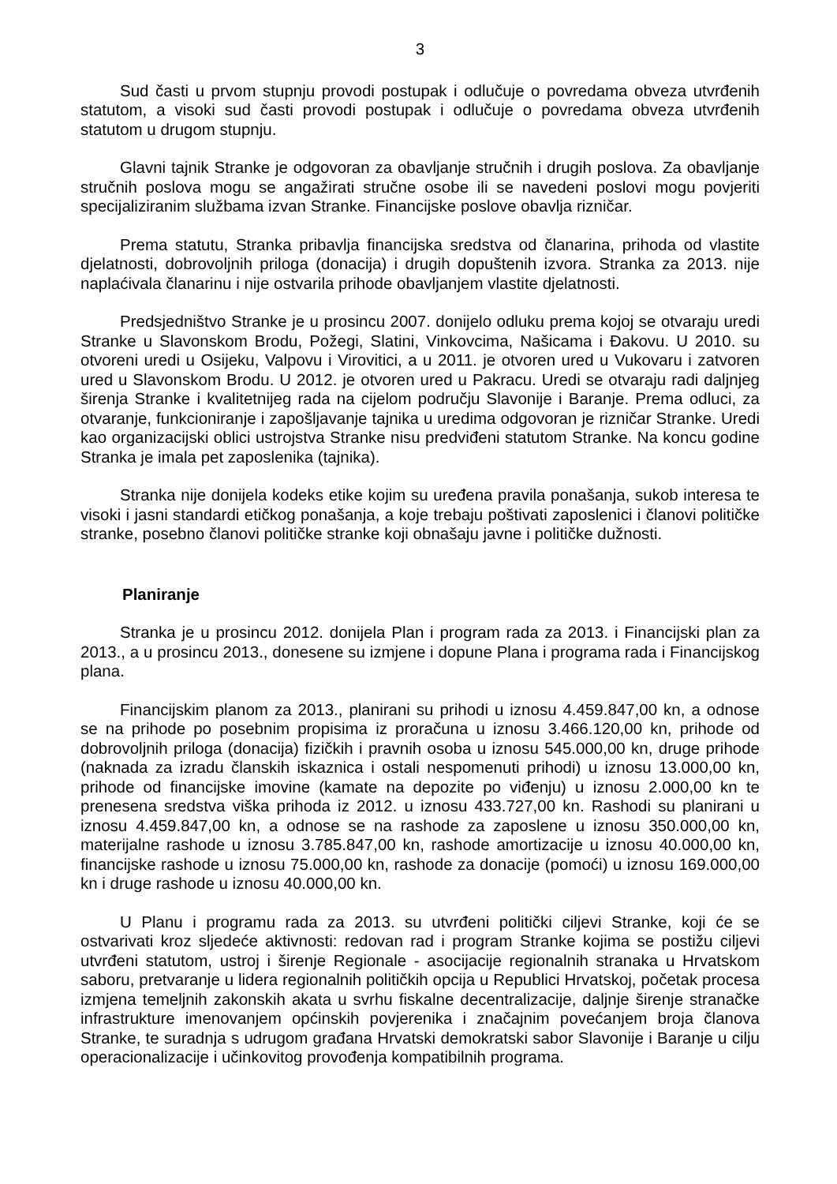3
Sud časti u prvom stupnju provodi postupak i odlučuje o povredama obveza utvrđenih statutom, a visoki sud časti provodi postupak i odlučuje o povredama obveza utvrđenih statutom u drugom stupnju.
Glavni tajnik Stranke je odgovoran za obavljanje stručnih i drugih poslova. Za obavljanje stručnih poslova mogu se angažirati stručne osobe ili se navedeni poslovi mogu povjeriti specijaliziranim službama izvan Stranke. Financijske poslove obavlja rizničar.
Prema statutu, Stranka pribavlja financijska sredstva od članarina, prihoda od vlastite djelatnosti, dobrovoljnih priloga (donacija) i drugih dopuštenih izvora. Stranka za 2013. nije naplaćivala članarinu i nije ostvarila prihode obavljanjem vlastite djelatnosti.
Predsjedništvo Stranke je u prosincu 2007. donijelo odluku prema kojoj se otvaraju uredi Stranke u Slavonskom Brodu, Požegi, Slatini, Vinkovcima, Našicama i Đakovu. U 2010. su otvoreni uredi u Osijeku, Valpovu i Virovitici, a u 2011. je otvoren ured u Vukovaru i zatvoren ured u Slavonskom Brodu. U 2012. je otvoren ured u Pakracu. Uredi se otvaraju radi daljnjeg širenja Stranke i kvalitetnijeg rada na cijelom području Slavonije i Baranje. Prema odluci, za otvaranje, funkcioniranje i zapošljavanje tajnika u uredima odgovoran je rizničar Stranke. Uredi kao organizacijski oblici ustrojstva Stranke nisu predviđeni statutom Stranke. Na koncu godine Stranka je imala pet zaposlenika (tajnika).
Stranka nije donijela kodeks etike kojim su uređena pravila ponašanja, sukob interesa te visoki i jasni standardi etičkog ponašanja, a koje trebaju poštivati zaposlenici i članovi političke stranke, posebno članovi političke stranke koji obnašaju javne i političke dužnosti.
Planiranje
Stranka je u prosincu 2012. donijela Plan i program rada za 2013. i Financijski plan za 2013., a u prosincu 2013., donesene su izmjene i dopune Plana i programa rada i Financijskog plana.
Financijskim planom za 2013., planirani su prihodi u iznosu 4.459.847,00 kn, a odnose se na prihode po posebnim propisima iz proračuna u iznosu 3.466.120,00 kn, prihode od dobrovoljnih priloga (donacija) fizičkih i pravnih osoba u iznosu 545.000,00 kn, druge prihode (naknada za izradu članskih iskaznica i ostali nespomenuti prihodi) u iznosu 13.000,00 kn, prihode od financijske imovine (kamate na depozite po viđenju) u iznosu 2.000,00 kn te prenesena sredstva viška prihoda iz 2012. u iznosu 433.727,00 kn. Rashodi su planirani u iznosu 4.459.847,00 kn, a odnose se na rashode za zaposlene u iznosu 350.000,00 kn, materijalne rashode u iznosu 3.785.847,00 kn, rashode amortizacije u iznosu 40.000,00 kn, financijske rashode u iznosu 75.000,00 kn, rashode za donacije (pomoći) u iznosu 169.000,00 kn i druge rashode u iznosu 40.000,00 kn.
U Planu i programu rada za 2013. su utvrđeni politički ciljevi Stranke, koji će se ostvarivati kroz sljedeće aktivnosti: redovan rad i program Stranke kojima se postižu ciljevi utvrđeni statutom, ustroj i širenje Regionale - asocijacije regionalnih stranaka u Hrvatskom saboru, pretvaranje u lidera regionalnih političkih opcija u Republici Hrvatskoj, početak procesa izmjena temeljnih zakonskih akata u svrhu fiskalne decentralizacije, daljnje širenje stranačke infrastrukture imenovanjem općinskih povjerenika i značajnim povećanjem broja članova Stranke, te suradnja s udrugom građana Hrvatski demokratski sabor Slavonije i Baranje u cilju operacionalizacije i učinkovitog provođenja kompatibilnih programa.